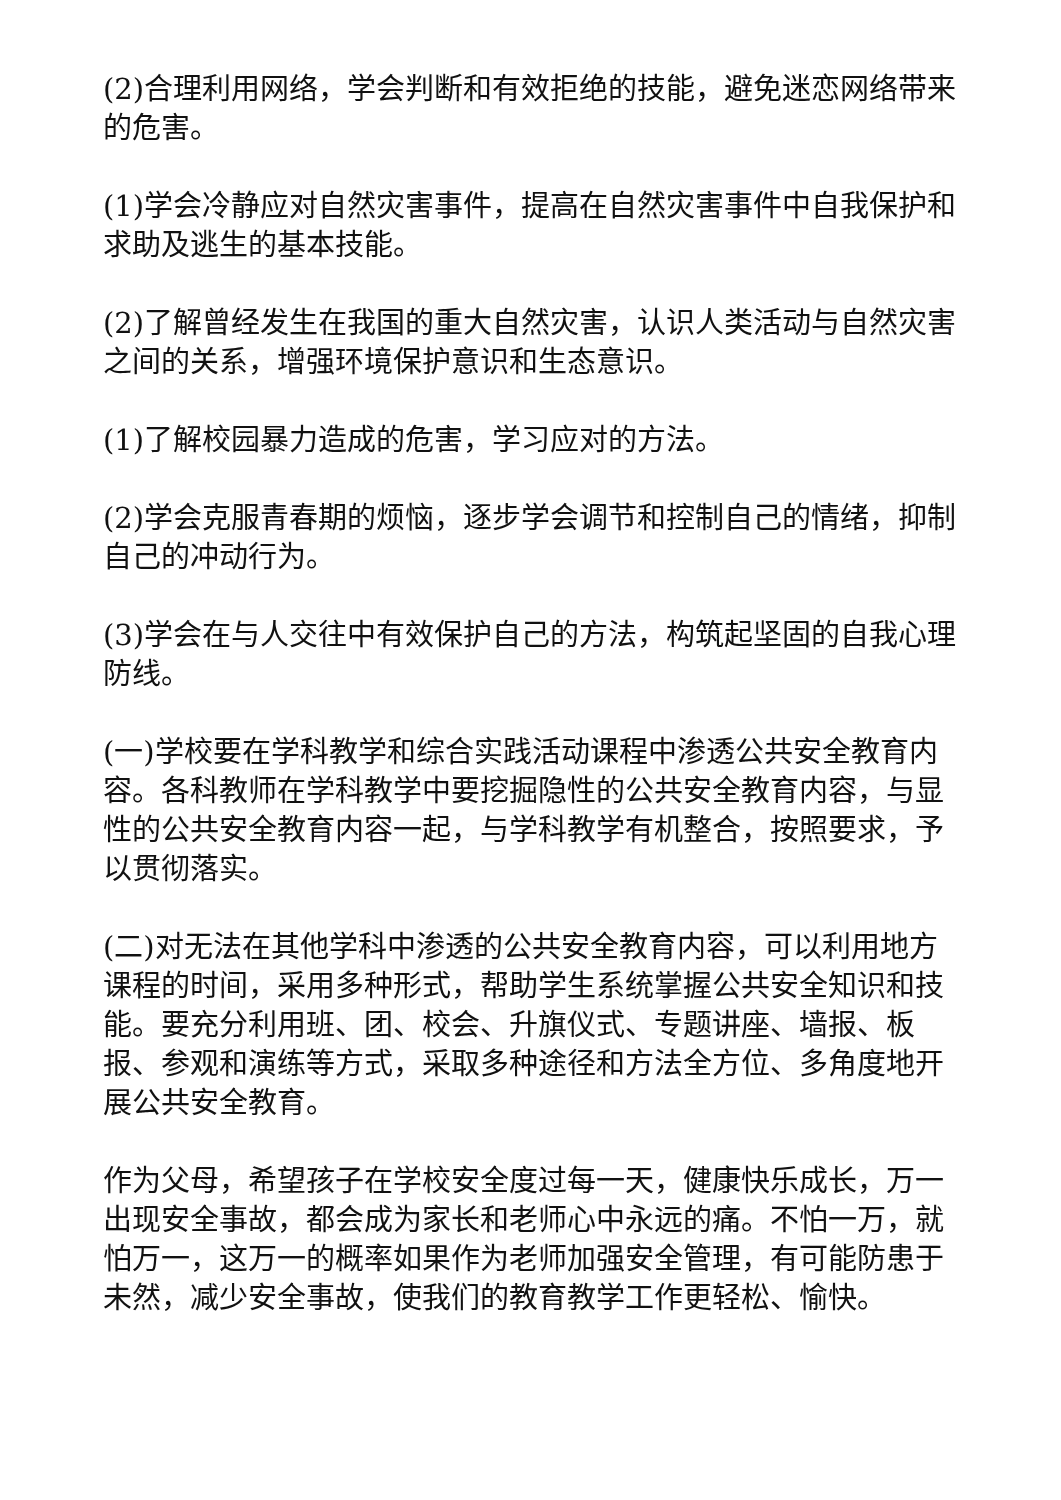(2)合理利用网络，学会判断和有效拒绝的技能，避免迷恋网络带来的危害。
(1)学会冷静应对自然灾害事件，提高在自然灾害事件中自我保护和求助及逃生的基本技能。
(2)了解曾经发生在我国的重大自然灾害，认识人类活动与自然灾害之间的关系，增强环境保护意识和生态意识。
(1)了解校园暴力造成的危害，学习应对的方法。
(2)学会克服青春期的烦恼，逐步学会调节和控制自己的情绪，抑制自己的冲动行为。
(3)学会在与人交往中有效保护自己的方法，构筑起坚固的自我心理防线。
(一)学校要在学科教学和综合实践活动课程中渗透公共安全教育内容。各科教师在学科教学中要挖掘隐性的公共安全教育内容，与显性的公共安全教育内容一起，与学科教学有机整合，按照要求，予以贯彻落实。
(二)对无法在其他学科中渗透的公共安全教育内容，可以利用地方课程的时间，采用多种形式，帮助学生系统掌握公共安全知识和技能。要充分利用班、团、校会、升旗仪式、专题讲座、墙报、板报、参观和演练等方式，采取多种途径和方法全方位、多角度地开展公共安全教育。
作为父母，希望孩子在学校安全度过每一天，健康快乐成长，万一出现安全事故，都会成为家长和老师心中永远的痛。不怕一万，就怕万一，这万一的概率如果作为老师加强安全管理，有可能防患于未然，减少安全事故，使我们的教育教学工作更轻松、愉快。